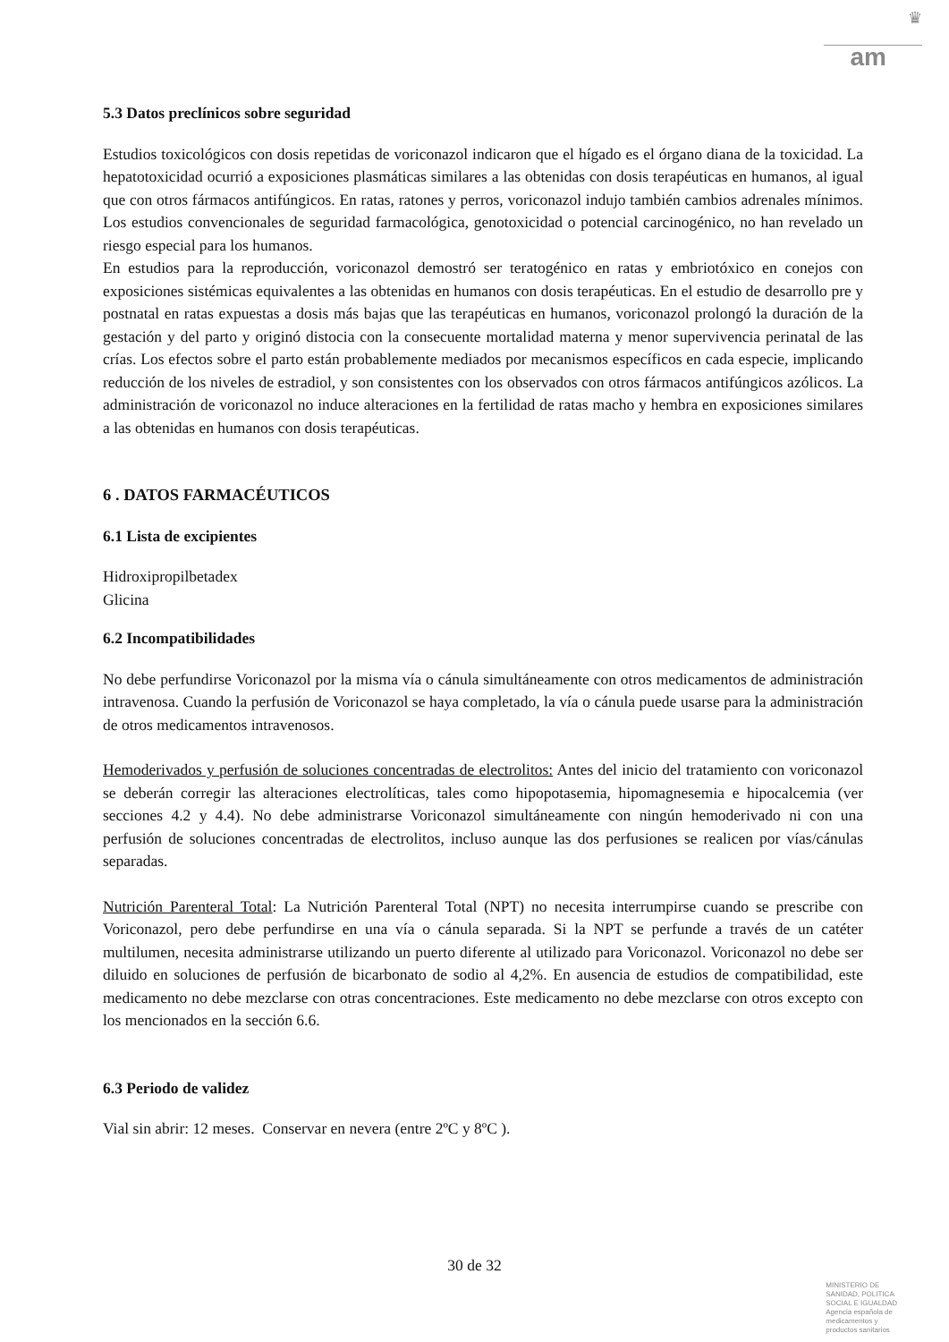♛
am
5.3 Datos preclínicos sobre seguridad
Estudios toxicológicos con dosis repetidas de voriconazol indicaron que el hígado es el órgano diana de la toxicidad. La hepatotoxicidad ocurrió a exposiciones plasmáticas similares a las obtenidas con dosis terapéuticas en humanos, al igual que con otros fármacos antifúngicos. En ratas, ratones y perros, voriconazol indujo también cambios adrenales mínimos. Los estudios convencionales de seguridad farmacológica, genotoxicidad o potencial carcinogénico, no han revelado un riesgo especial para los humanos.
En estudios para la reproducción, voriconazol demostró ser teratogénico en ratas y embriotóxico en conejos con exposiciones sistémicas equivalentes a las obtenidas en humanos con dosis terapéuticas. En el estudio de desarrollo pre y postnatal en ratas expuestas a dosis más bajas que las terapéuticas en humanos, voriconazol prolongó la duración de la gestación y del parto y originó distocia con la consecuente mortalidad materna y menor supervivencia perinatal de las crías. Los efectos sobre el parto están probablemente mediados por mecanismos específicos en cada especie, implicando reducción de los niveles de estradiol, y son consistentes con los observados con otros fármacos antifúngicos azólicos. La administración de voriconazol no induce alteraciones en la fertilidad de ratas macho y hembra en exposiciones similares a las obtenidas en humanos con dosis terapéuticas.
6 . DATOS FARMACÉUTICOS
6.1 Lista de excipientes
Hidroxipropilbetadex
Glicina
6.2 Incompatibilidades
No debe perfundirse Voriconazol por la misma vía o cánula simultáneamente con otros medicamentos de administración intravenosa. Cuando la perfusión de Voriconazol se haya completado, la vía o cánula puede usarse para la administración de otros medicamentos intravenosos.
Hemoderivados y perfusión de soluciones concentradas de electrolitos: Antes del inicio del tratamiento con voriconazol se deberán corregir las alteraciones electrolíticas, tales como hipopotasemia, hipomagnesemia e hipocalcemia (ver secciones 4.2 y 4.4). No debe administrarse Voriconazol simultáneamente con ningún hemoderivado ni con una perfusión de soluciones concentradas de electrolitos, incluso aunque las dos perfusiones se realicen por vías/cánulas separadas.
Nutrición Parenteral Total: La Nutrición Parenteral Total (NPT) no necesita interrumpirse cuando se prescribe con Voriconazol, pero debe perfundirse en una vía o cánula separada. Si la NPT se perfunde a través de un catéter multilumen, necesita administrarse utilizando un puerto diferente al utilizado para Voriconazol. Voriconazol no debe ser diluido en soluciones de perfusión de bicarbonato de sodio al 4,2%. En ausencia de estudios de compatibilidad, este medicamento no debe mezclarse con otras concentraciones. Este medicamento no debe mezclarse con otros excepto con los mencionados en la sección 6.6.
6.3 Periodo de validez
Vial sin abrir: 12 meses. Conservar en nevera (entre 2ºC y 8ºC ).
30 de 32
MINISTERIO DE
SANIDAD, POLITICA
SOCIAL E IGUALDAD
Agencia española de
medicamentos y
productos sanitarios